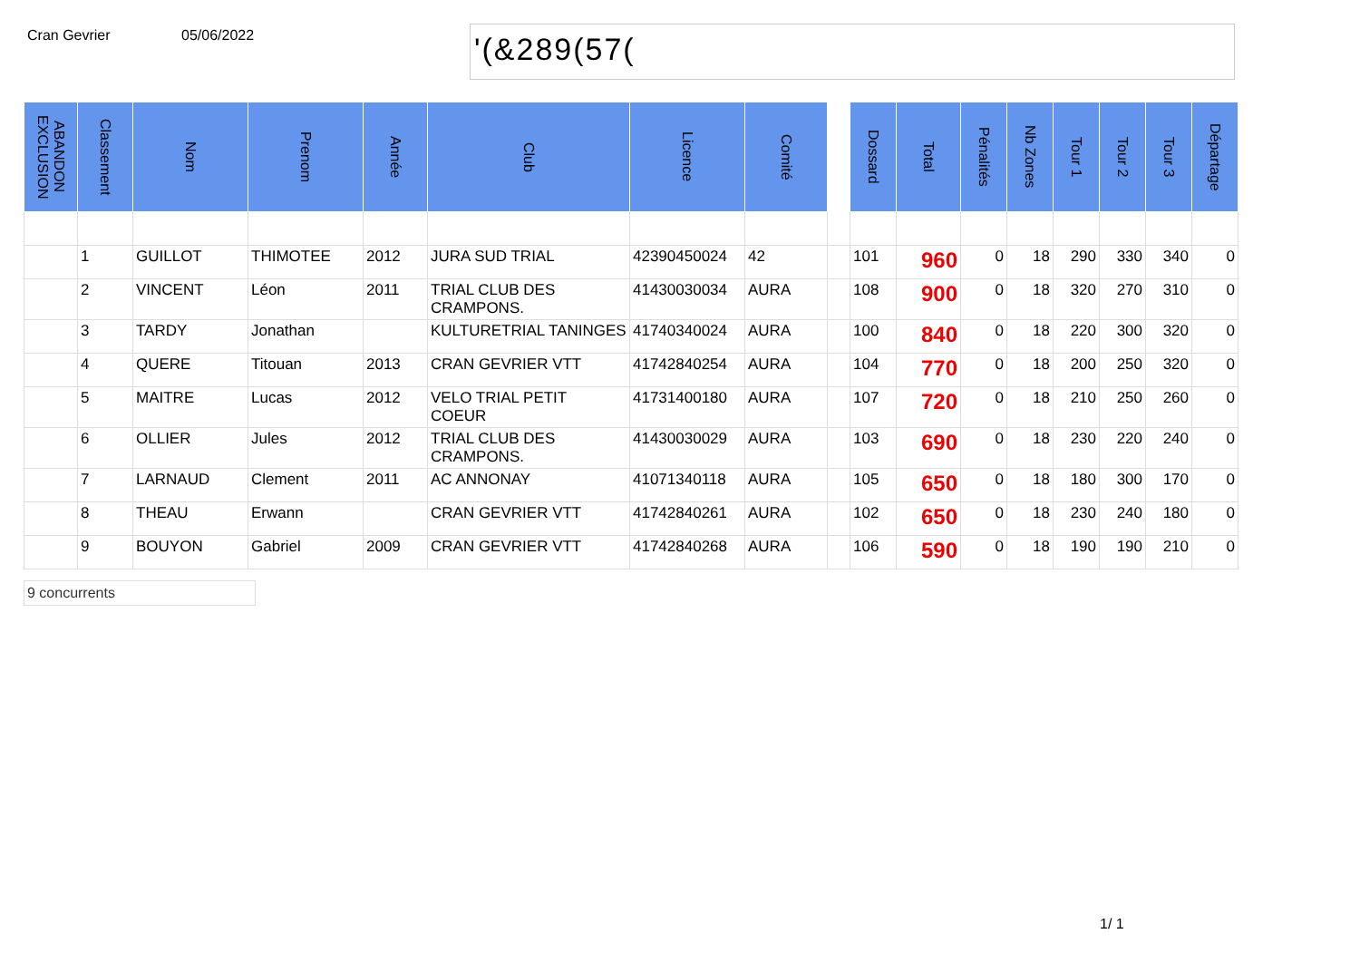Cran Gevrier 05/06/2022
'(&289(57(
| ABANDON EXCLUSION | Classement | Nom | Prenom | Année | Club | Licence | Comité | | Dossard | Total | Pénalités | Nb Zones | Tour 1 | Tour 2 | Tour 3 | Départage |
| --- | --- | --- | --- | --- | --- | --- | --- | --- | --- | --- | --- | --- | --- | --- | --- | --- |
| | 1 | GUILLOT | THIMOTEE | 2012 | JURA SUD TRIAL | 42390450024 | 42 | | 101 | 960 | 0 | 18 | 290 | 330 | 340 | 0 |
| | 2 | VINCENT | Léon | 2011 | TRIAL CLUB DES CRAMPONS. | 41430030034 | AURA | | 108 | 900 | 0 | 18 | 320 | 270 | 310 | 0 |
| | 3 | TARDY | Jonathan | | KULTURETRIAL TANINGES | 41740340024 | AURA | | 100 | 840 | 0 | 18 | 220 | 300 | 320 | 0 |
| | 4 | QUERE | Titouan | 2013 | CRAN GEVRIER VTT | 41742840254 | AURA | | 104 | 770 | 0 | 18 | 200 | 250 | 320 | 0 |
| | 5 | MAITRE | Lucas | 2012 | VELO TRIAL PETIT COEUR | 41731400180 | AURA | | 107 | 720 | 0 | 18 | 210 | 250 | 260 | 0 |
| | 6 | OLLIER | Jules | 2012 | TRIAL CLUB DES CRAMPONS. | 41430030029 | AURA | | 103 | 690 | 0 | 18 | 230 | 220 | 240 | 0 |
| | 7 | LARNAUD | Clement | 2011 | AC ANNONAY | 41071340118 | AURA | | 105 | 650 | 0 | 18 | 180 | 300 | 170 | 0 |
| | 8 | THEAU | Erwann | | CRAN GEVRIER VTT | 41742840261 | AURA | | 102 | 650 | 0 | 18 | 230 | 240 | 180 | 0 |
| | 9 | BOUYON | Gabriel | 2009 | CRAN GEVRIER VTT | 41742840268 | AURA | | 106 | 590 | 0 | 18 | 190 | 190 | 210 | 0 |
9 concurrents
1/ 1